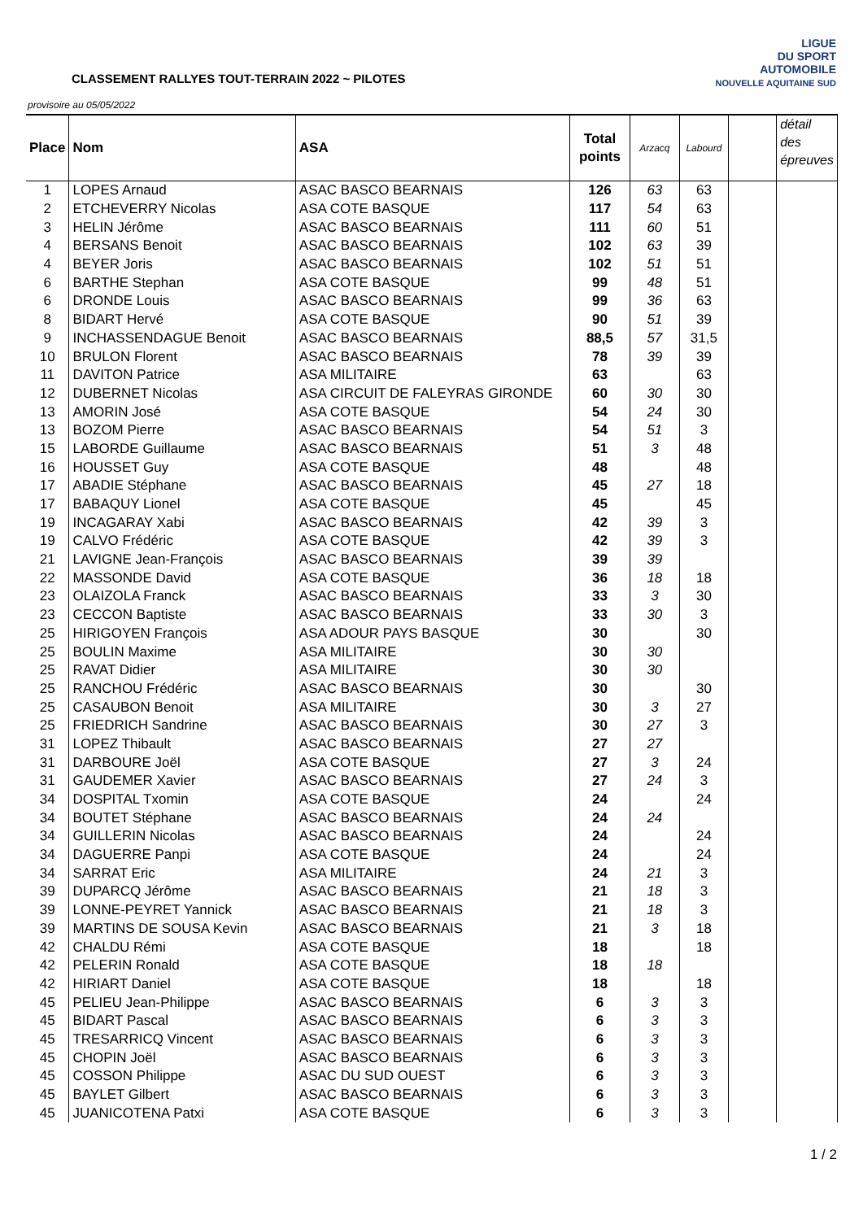CLASSEMENT RALLYES TOUT-TERRAIN 2022 ~ PILOTES
provisoire au 05/05/2022
LIGUE
DU SPORT
AUTOMOBILE
NOUVELLE AQUITAINE SUD
| Place | Nom | ASA | Total points | Arzacq | Labourd | | détail des épreuves |
| 1 | LOPES Arnaud | ASAC BASCO BEARNAIS | 126 | 63 | 63 | | |
| 2 | ETCHEVERRY Nicolas | ASA COTE BASQUE | 117 | 54 | 63 | | |
| 3 | HELIN Jérôme | ASAC BASCO BEARNAIS | 111 | 60 | 51 | | |
| 4 | BERSANS Benoit | ASAC BASCO BEARNAIS | 102 | 63 | 39 | | |
| 4 | BEYER Joris | ASAC BASCO BEARNAIS | 102 | 51 | 51 | | |
| 6 | BARTHE Stephan | ASA COTE BASQUE | 99 | 48 | 51 | | |
| 6 | DRONDE Louis | ASAC BASCO BEARNAIS | 99 | 36 | 63 | | |
| 8 | BIDART Hervé | ASA COTE BASQUE | 90 | 51 | 39 | | |
| 9 | INCHASSENDAGUE Benoit | ASAC BASCO BEARNAIS | 88,5 | 57 | 31,5 | | |
| 10 | BRULON Florent | ASAC BASCO BEARNAIS | 78 | 39 | 39 | | |
| 11 | DAVITON Patrice | ASA MILITAIRE | 63 | | 63 | | |
| 12 | DUBERNET Nicolas | ASA CIRCUIT DE FALEYRAS GIRONDE | 60 | 30 | 30 | | |
| 13 | AMORIN José | ASA COTE BASQUE | 54 | 24 | 30 | | |
| 13 | BOZOM Pierre | ASAC BASCO BEARNAIS | 54 | 51 | 3 | | |
| 15 | LABORDE Guillaume | ASAC BASCO BEARNAIS | 51 | 3 | 48 | | |
| 16 | HOUSSET Guy | ASA COTE BASQUE | 48 | | 48 | | |
| 17 | ABADIE Stéphane | ASAC BASCO BEARNAIS | 45 | 27 | 18 | | |
| 17 | BABAQUY Lionel | ASA COTE BASQUE | 45 | | 45 | | |
| 19 | INCAGARAY Xabi | ASAC BASCO BEARNAIS | 42 | 39 | 3 | | |
| 19 | CALVO Frédéric | ASA COTE BASQUE | 42 | 39 | 3 | | |
| 21 | LAVIGNE Jean-François | ASAC BASCO BEARNAIS | 39 | 39 | | | |
| 22 | MASSONDE David | ASA COTE BASQUE | 36 | 18 | 18 | | |
| 23 | OLAIZOLA Franck | ASAC BASCO BEARNAIS | 33 | 3 | 30 | | |
| 23 | CECCON Baptiste | ASAC BASCO BEARNAIS | 33 | 30 | 3 | | |
| 25 | HIRIGOYEN François | ASA ADOUR PAYS BASQUE | 30 | | 30 | | |
| 25 | BOULIN Maxime | ASA MILITAIRE | 30 | 30 | | | |
| 25 | RAVAT Didier | ASA MILITAIRE | 30 | 30 | | | |
| 25 | RANCHOU Frédéric | ASAC BASCO BEARNAIS | 30 | | 30 | | |
| 25 | CASAUBON Benoit | ASA MILITAIRE | 30 | 3 | 27 | | |
| 25 | FRIEDRICH Sandrine | ASAC BASCO BEARNAIS | 30 | 27 | 3 | | |
| 31 | LOPEZ Thibault | ASAC BASCO BEARNAIS | 27 | 27 | | | |
| 31 | DARBOURE Joël | ASA COTE BASQUE | 27 | 3 | 24 | | |
| 31 | GAUDEMER Xavier | ASAC BASCO BEARNAIS | 27 | 24 | 3 | | |
| 34 | DOSPITAL Txomin | ASA COTE BASQUE | 24 | | 24 | | |
| 34 | BOUTET Stéphane | ASAC BASCO BEARNAIS | 24 | 24 | | | |
| 34 | GUILLERIN Nicolas | ASAC BASCO BEARNAIS | 24 | | 24 | | |
| 34 | DAGUERRE Panpi | ASA COTE BASQUE | 24 | | 24 | | |
| 34 | SARRAT Eric | ASA MILITAIRE | 24 | 21 | 3 | | |
| 39 | DUPARCQ Jérôme | ASAC BASCO BEARNAIS | 21 | 18 | 3 | | |
| 39 | LONNE-PEYRET Yannick | ASAC BASCO BEARNAIS | 21 | 18 | 3 | | |
| 39 | MARTINS DE SOUSA Kevin | ASAC BASCO BEARNAIS | 21 | 3 | 18 | | |
| 42 | CHALDU Rémi | ASA COTE BASQUE | 18 | | 18 | | |
| 42 | PELERIN Ronald | ASA COTE BASQUE | 18 | 18 | | | |
| 42 | HIRIART Daniel | ASA COTE BASQUE | 18 | | 18 | | |
| 45 | PELIEU Jean-Philippe | ASAC BASCO BEARNAIS | 6 | 3 | 3 | | |
| 45 | BIDART Pascal | ASAC BASCO BEARNAIS | 6 | 3 | 3 | | |
| 45 | TRESARRICQ Vincent | ASAC BASCO BEARNAIS | 6 | 3 | 3 | | |
| 45 | CHOPIN Joël | ASAC BASCO BEARNAIS | 6 | 3 | 3 | | |
| 45 | COSSON Philippe | ASAC DU SUD OUEST | 6 | 3 | 3 | | |
| 45 | BAYLET Gilbert | ASAC BASCO BEARNAIS | 6 | 3 | 3 | | |
| 45 | JUANICOTENA Patxi | ASA COTE BASQUE | 6 | 3 | 3 | | |
1 / 2